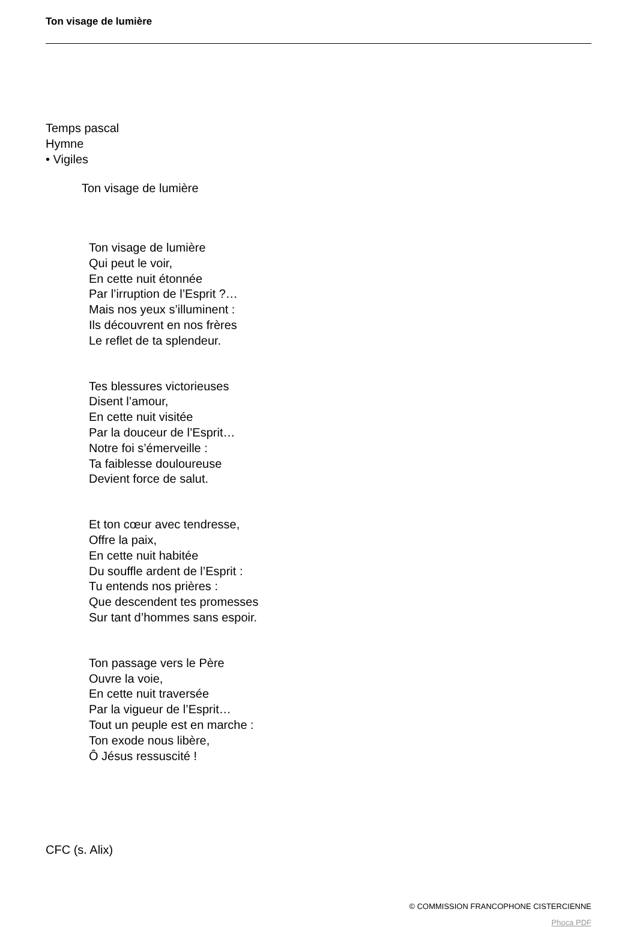Ton visage de lumière
Temps pascal
Hymne
• Vigiles
Ton visage de lumière
Ton visage de lumière
Qui peut le voir,
En cette nuit étonnée
Par l’irruption de l’Esprit ?…
Mais nos yeux s’illuminent :
Ils découvrent en nos frères
Le reflet de ta splendeur.
Tes blessures victorieuses
Disent l’amour,
En cette nuit visitée
Par la douceur de l’Esprit…
Notre foi s’émerveille :
Ta faiblesse douloureuse
Devient force de salut.
Et ton cœur avec tendresse,
Offre la paix,
En cette nuit habitée
Du souffle ardent de l’Esprit :
Tu entends nos prières :
Que descendent tes promesses
Sur tant d’hommes sans espoir.
Ton passage vers le Père
Ouvre la voie,
En cette nuit traversée
Par la vigueur de l’Esprit…
Tout un peuple est en marche :
Ton exode nous libère,
Ô Jésus ressuscité !
CFC (s. Alix)
© COMMISSION FRANCOPHONE CISTERCIENNE
Phoca PDF